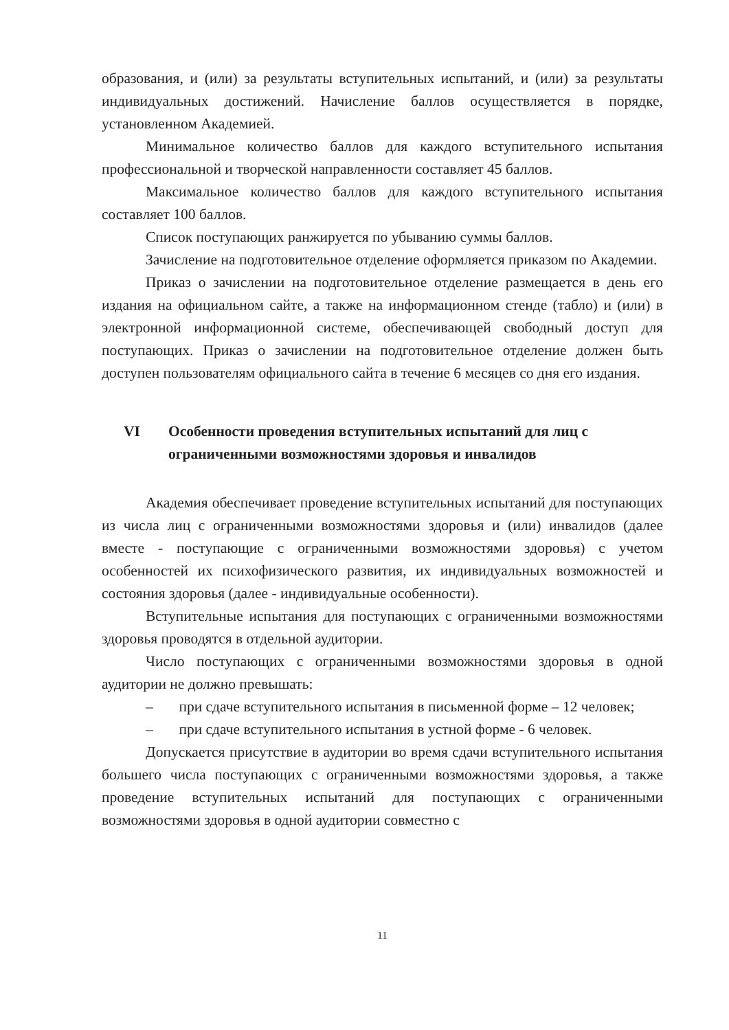образования, и (или) за результаты вступительных испытаний, и (или) за результаты индивидуальных достижений. Начисление баллов осуществляется в порядке, установленном Академией.
Минимальное количество баллов для каждого вступительного испытания профессиональной и творческой направленности составляет 45 баллов.
Максимальное количество баллов для каждого вступительного испытания составляет 100 баллов.
Список поступающих ранжируется по убыванию суммы баллов.
Зачисление на подготовительное отделение оформляется приказом по Академии.
Приказ о зачислении на подготовительное отделение размещается в день его издания на официальном сайте, а также на информационном стенде (табло) и (или) в электронной информационной системе, обеспечивающей свободный доступ для поступающих. Приказ о зачислении на подготовительное отделение должен быть доступен пользователям официального сайта в течение 6 месяцев со дня его издания.
VI Особенности проведения вступительных испытаний для лиц с ограниченными возможностями здоровья и инвалидов
Академия обеспечивает проведение вступительных испытаний для поступающих из числа лиц с ограниченными возможностями здоровья и (или) инвалидов (далее вместе - поступающие с ограниченными возможностями здоровья) с учетом особенностей их психофизического развития, их индивидуальных возможностей и состояния здоровья (далее - индивидуальные особенности).
Вступительные испытания для поступающих с ограниченными возможностями здоровья проводятся в отдельной аудитории.
Число поступающих с ограниченными возможностями здоровья в одной аудитории не должно превышать:
– при сдаче вступительного испытания в письменной форме – 12 человек;
– при сдаче вступительного испытания в устной форме - 6 человек.
Допускается присутствие в аудитории во время сдачи вступительного испытания большего числа поступающих с ограниченными возможностями здоровья, а также проведение вступительных испытаний для поступающих с ограниченными возможностями здоровья в одной аудитории совместно с
11